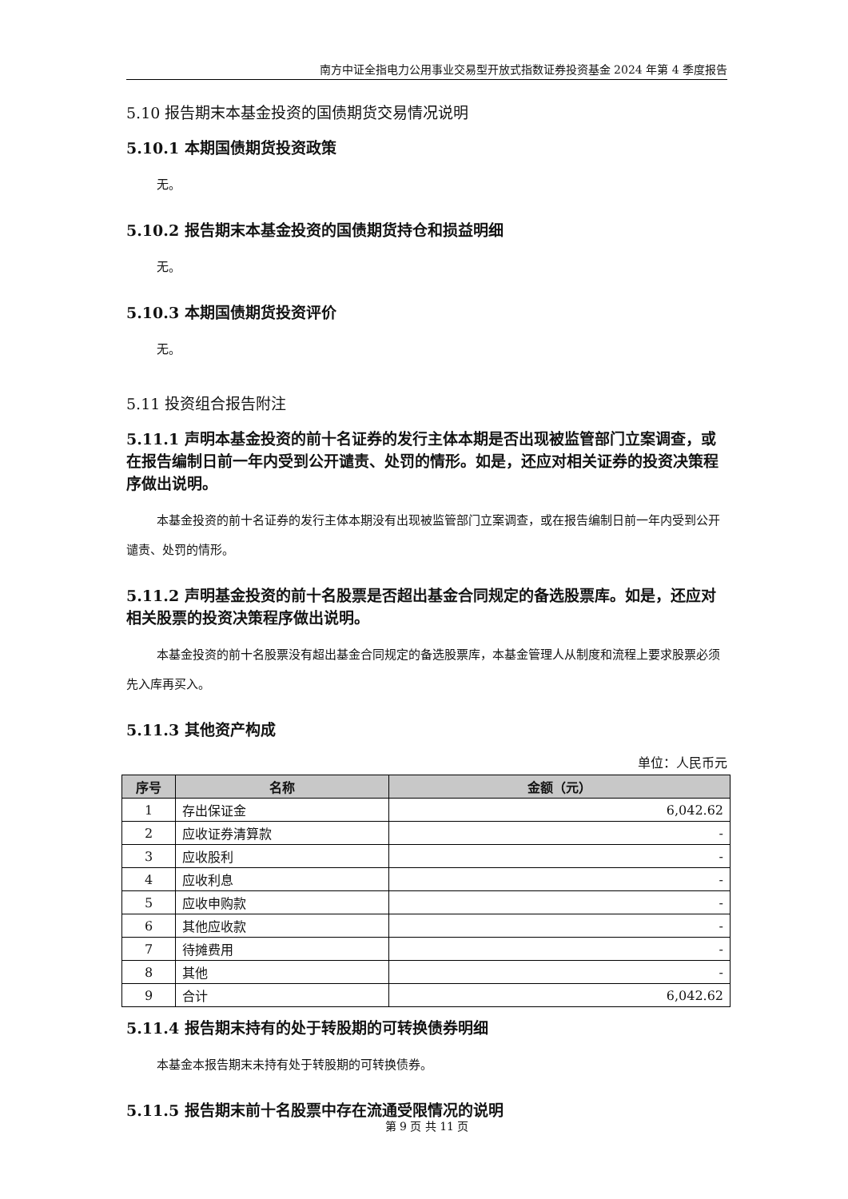南方中证全指电力公用事业交易型开放式指数证券投资基金 2024 年第 4 季度报告
5.10 报告期末本基金投资的国债期货交易情况说明
5.10.1 本期国债期货投资政策
无。
5.10.2 报告期末本基金投资的国债期货持仓和损益明细
无。
5.10.3 本期国债期货投资评价
无。
5.11 投资组合报告附注
5.11.1 声明本基金投资的前十名证券的发行主体本期是否出现被监管部门立案调查，或在报告编制日前一年内受到公开谴责、处罚的情形。如是，还应对相关证券的投资决策程序做出说明。
本基金投资的前十名证券的发行主体本期没有出现被监管部门立案调查，或在报告编制日前一年内受到公开谴责、处罚的情形。
5.11.2 声明基金投资的前十名股票是否超出基金合同规定的备选股票库。如是，还应对相关股票的投资决策程序做出说明。
本基金投资的前十名股票没有超出基金合同规定的备选股票库，本基金管理人从制度和流程上要求股票必须先入库再买入。
5.11.3 其他资产构成
单位：人民币元
| 序号 | 名称 | 金额（元） |
| --- | --- | --- |
| 1 | 存出保证金 | 6,042.62 |
| 2 | 应收证券清算款 | - |
| 3 | 应收股利 | - |
| 4 | 应收利息 | - |
| 5 | 应收申购款 | - |
| 6 | 其他应收款 | - |
| 7 | 待摊费用 | - |
| 8 | 其他 | - |
| 9 | 合计 | 6,042.62 |
5.11.4 报告期末持有的处于转股期的可转换债券明细
本基金本报告期末未持有处于转股期的可转换债券。
5.11.5 报告期末前十名股票中存在流通受限情况的说明
第 9 页 共 11 页